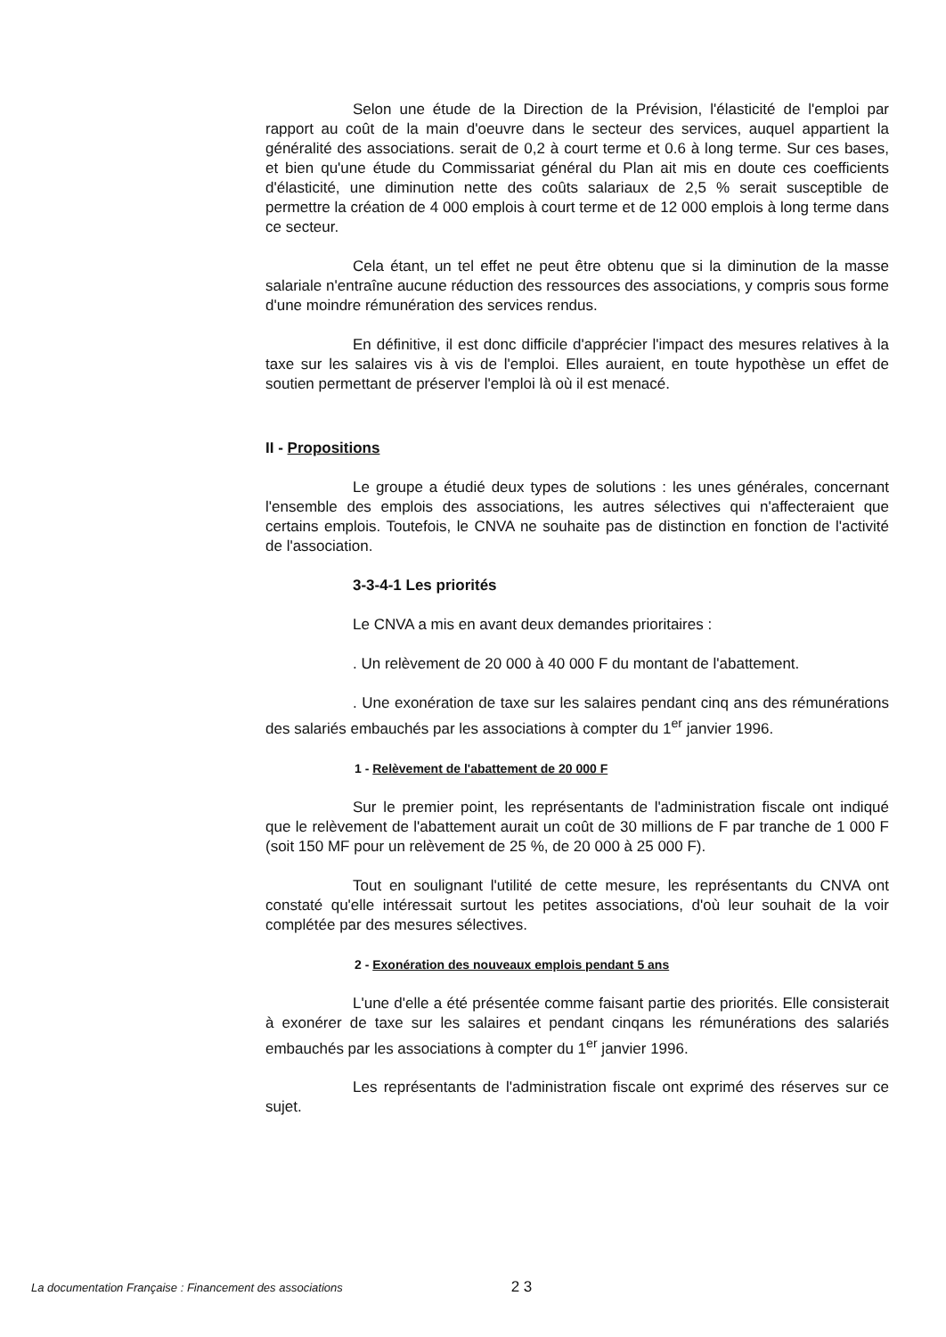Selon une étude de la Direction de la Prévision, l'élasticité de l'emploi par rapport au coût de la main d'oeuvre dans le secteur des services, auquel appartient la généralité des associations. serait de 0,2 à court terme et 0.6 à long terme. Sur ces bases, et bien qu'une étude du Commissariat général du Plan ait mis en doute ces coefficients d'élasticité, une diminution nette des coûts salariaux de 2,5 % serait susceptible de permettre la création de 4 000 emplois à court terme et de 12 000 emplois à long terme dans ce secteur.
Cela étant, un tel effet ne peut être obtenu que si la diminution de la masse salariale n'entraîne aucune réduction des ressources des associations, y compris sous forme d'une moindre rémunération des services rendus.
En définitive, il est donc difficile d'apprécier l'impact des mesures relatives à la taxe sur les salaires vis à vis de l'emploi. Elles auraient, en toute hypothèse un effet de soutien permettant de préserver l'emploi là où il est menacé.
II - Propositions
Le groupe a étudié deux types de solutions : les unes générales, concernant l'ensemble des emplois des associations, les autres sélectives qui n'affecteraient que certains emplois. Toutefois, le CNVA ne souhaite pas de distinction en fonction de l'activité de l'association.
3-3-4-1 Les priorités
Le CNVA a mis en avant deux demandes prioritaires :
. Un relèvement de 20 000 à 40 000 F du montant de l'abattement.
. Une exonération de taxe sur les salaires pendant cinq ans des rémunérations des salariés embauchés par les associations à compter du 1<sup>er</sup> janvier 1996.
1 - Relèvement de l'abattement de 20 000 F
Sur le premier point, les représentants de l'administration fiscale ont indiqué que le relèvement de l'abattement aurait un coût de 30 millions de F par tranche de 1 000 F (soit 150 MF pour un relèvement de 25 %, de 20 000 à 25 000 F).
Tout en soulignant l'utilité de cette mesure, les représentants du CNVA ont constaté qu'elle intéressait surtout les petites associations, d'où leur souhait de la voir complétée par des mesures sélectives.
2 - Exonération des nouveaux emplois pendant 5 ans
L'une d'elle a été présentée comme faisant partie des priorités. Elle consisterait à exonérer de taxe sur les salaires et pendant cinqans les rémunérations des salariés embauchés par les associations à compter du 1<sup>er</sup> janvier 1996.
Les représentants de l'administration fiscale ont exprimé des réserves sur ce sujet.
La documentation Française : Financement des associations 2 3